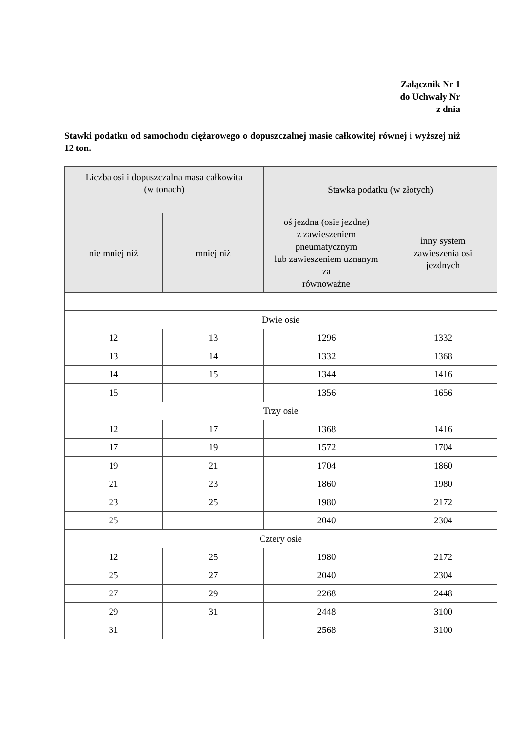Załącznik Nr 1
do Uchwały Nr
z dnia
Stawki podatku od samochodu ciężarowego o dopuszczalnej masie całkowitej równej i wyższej niż 12 ton.
| Liczba osi i dopuszczalna masa całkowita (w tonach) | | Stawka podatku (w złotych) | |
| --- | --- | --- | --- |
| nie mniej niż | mniej niż | oś jezdna (osie jezdne) z zawieszeniem pneumatycznym lub zawieszeniem uznanym za równoważne | inny system zawieszenia osi jezdnych |
| Dwie osie | | | |
| 12 | 13 | 1296 | 1332 |
| 13 | 14 | 1332 | 1368 |
| 14 | 15 | 1344 | 1416 |
| 15 | | 1356 | 1656 |
| Trzy osie | | | |
| 12 | 17 | 1368 | 1416 |
| 17 | 19 | 1572 | 1704 |
| 19 | 21 | 1704 | 1860 |
| 21 | 23 | 1860 | 1980 |
| 23 | 25 | 1980 | 2172 |
| 25 | | 2040 | 2304 |
| Cztery osie | | | |
| 12 | 25 | 1980 | 2172 |
| 25 | 27 | 2040 | 2304 |
| 27 | 29 | 2268 | 2448 |
| 29 | 31 | 2448 | 3100 |
| 31 | | 2568 | 3100 |